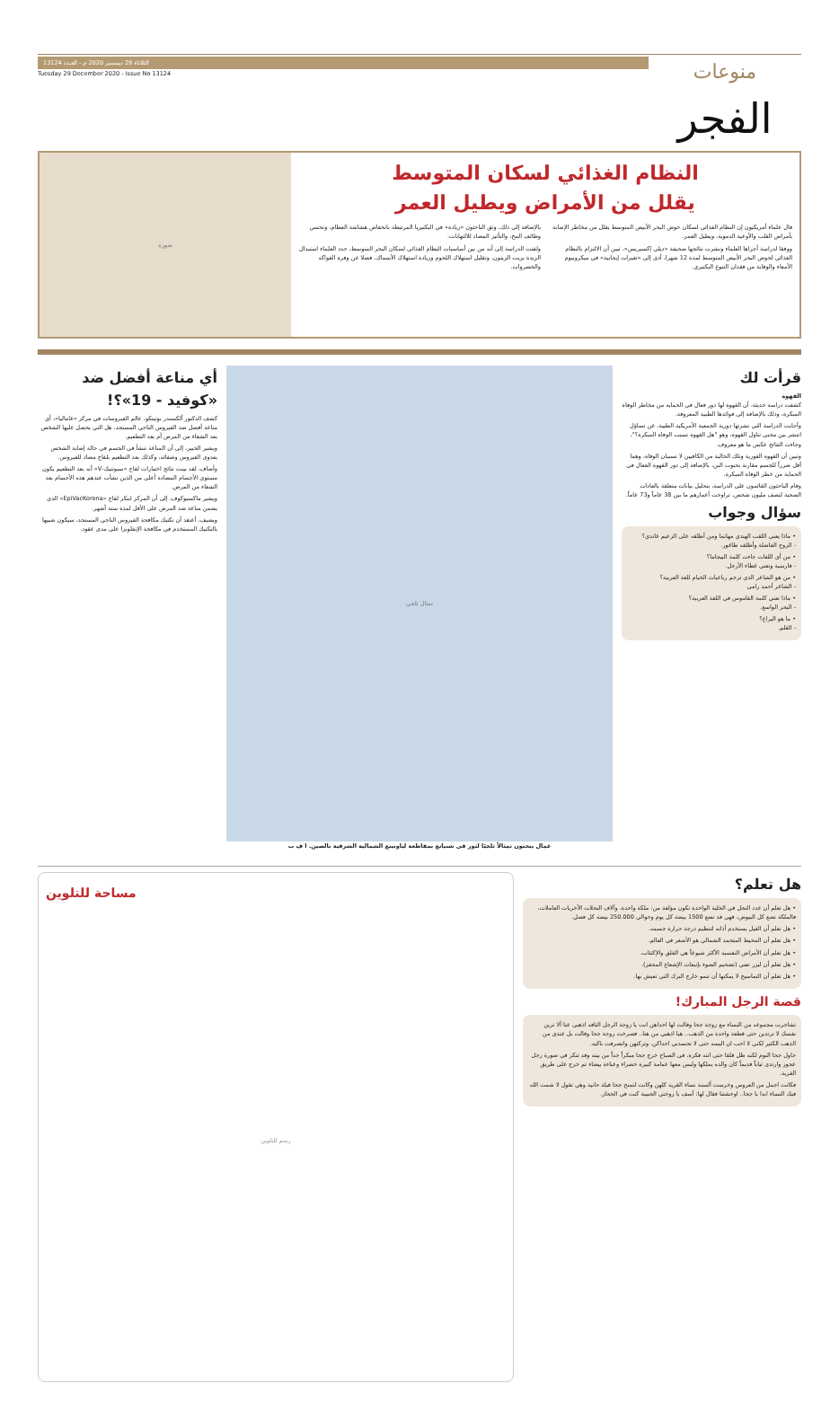منوعات
الفجر
الثلاثاء 29 ديسمبر 2020 م - العـدد 13124
Tuesday 29 December 2020 - Issue No 13124
النظام الغذائي لسكان المتوسط
يقلل من الأمراض ويطيل العمر
قال علماء أمريكيون إن النظام الغذائي لسكان حوض البحر الأبيض المتوسط يقلل من مخاطر الإصابة بأمراض القلب والأوعية الدموية، ويطيل العمر.
ووفقا لدراسة أجراها العلماء ونشرت نتائجها صحيفة «ديلي إكسبريس»، تبين أن الالتزام بالنظام الغذائي لحوض البحر الأبيض المتوسط لمدة 12 شهرا، أدى إلى «تغيرات إيجابية» في ميكروبيوم الأمعاء والوقاية من فقدان التنوع البكتيري.
بالإضافة إلى ذلك، وثق الباحثون «زيادة» في البكتيريا المرتبطة بانخفاض هشاشة العظام، وتحسن وظائف المخ، والتأثير المضاد للالتهابات.
ولفتت الدراسة إلى أنه من بين أساسيات النظام الغذائي لسكان البحر المتوسط، حدد العلماء استبدال الزبدة بزيت الزيتون، وتقليل استهلاك اللحوم وزيادة استهلاك الأسماك، فضلا عن وفرة الفواكه والخضروات.
صورة
قرأت لك
القهوة
كشفت دراسة حديثة، أن القهوة لها دور فعال في الحماية من مخاطر الوفاة المبكرة، وذلك بالإضافة إلى فوائدها الطبية المعروفة.
وأجابت الدراسة التي نشرتها دورية الجمعية الأمريكية الطبية، عن تساؤل انتشر بين محبي تناول القهوة، وهو "هل القهوة تسبب الوفاة المبكرة؟"، وجاءت النتائج عكس ما هو معروف.
وتبين أن القهوة الفورية وتلك الخالية من الكافيين لا تسببان الوفاة، وهما أقل ضرراً للجسم مقارنة بحبوب البن، بالإضافة إلى دور القهوة الفعال في الحماية من خطر الوفاة المبكرة.
وقام الباحثون القائمون على الدراسة، بتحليل بيانات متعلقة بالعادات الصحية لنصف مليون شخص، تراوحت أعمارهم ما بين 38 عاماً و73 عاماً.
سؤال وجواب
• ماذا يعني اللقب الهندي مهاتما ومن أطلقه على الزعيم غاندي؟
- الروح الفاضلة وأطلقه طاغور.
• من أي اللغات جاءت كلمة البيجاما؟
- فارسية وتعني غطاء الأرجل.
• من هو الشاعر الذي ترجم رباعيات الخيام للغة العربية؟
- الشاعر أحمد رامي
• ماذا تعني كلمة القاموس في اللغة العربية؟
- البحر الواسع.
• ما هو اليراع؟
- القلم.
تمثال ثلجي
عمال ينحتون تمثالاً ثلجيًا لثور في شنيانغ بمقاطعة لياونينغ الشمالية الشرقية بالصين. ا ف ب
أي مناعة أفضل ضد «كوفيد - 19»؟!
كشف الدكتور ألكسندر بوتينكو، عالم الفيروسات في مركز «غاماليا»، أي مناعة أفضل ضد الفيروس التاجي المستجد، هل التي يحصل عليها الشخص بعد الشفاء من المرض أم بعد التطعيم.
ويشير الخبير، إلى أن المناعة تنشأ في الجسم في حالة إصابة الشخص بعدوى الفيروس وشفائه، وكذلك بعد التطعيم بلقاح مضاد للفيروس.
وأضاف، لقد بينت نتائج اختبارات لقاح «سبوتنيك-V» أنه بعد التطعيم يكون مستوى الأجسام المضادة أعلى من الذين نشأت عندهم هذه الأجسام بعد الشفاء من المرض.
ويشير ماكسيوكوف، إلى أن المركز ابتكر لقاح «EpiVacKorona» الذي يضمن مناعة ضد المرض على الأقل لمدة ستة أشهر.
ويضيف، أعتقد أن تكتيك مكافحة الفيروس التاجي المستجد، سيكون شبيها بالتكتيك المستخدم في مكافحة الإنفلونزا على مدى عقود.
هل تعلم؟
• هل تعلم أن عدد النحل في الخلية الواحدة تكون مؤلفة من: ملكة واحدة، وآلاف النحلات الأخريات العاملات، فالملكة تضع كل البيوض، فهي قد تضع 1500 بيضة كل يوم وحوالي 250.000 بيضة كل فصل.
• هل تعلم أن الفيل يستخدم أذانه لتنظيم درجة حرارة جسمه.
• هل تعلم أن المحيط المتجمد الشمالي هو الأصغر في العالم.
• هل تعلم أن الأمراض النفسية الأكثر شيوعاً هي القلق والإكتئاب.
• هل تعلم أن ليزر تعني (تضخيم الضوء بإنبعاث الإشعاع المحفز).
• هل تعلم أن التماسيح لا يمكنها أن تنمو خارج البرك التي تعيش بها.
قصة الرجل المبارك!
تشاجرت مجموعه من النساء مع زوجة جحا وقالت لها احداهن انت يا زوجة الرجل التافه اذهبي عنا ألا ترين نفسك لا ترتدين حتى قطعة واحدة من الذهب.. هيا اذهبي من هنا.. فصرخت زوجة جحا وقالت بل عندي من الذهب الكثير لكني لا احب ان البسه حتى لا تحسدني احداكن، وتركتهن وانصرفت باكيه.
حاول جحا النوم لكنه ظل قلقا حتى اتته فكرة، في الصباح خرج جحا مبكراً جداً من بيته وقد تنكر في صورة رجل عجوز وارتدى ثياباً قديماً كان والده يملكها ولبس معها عمامة كبيرة خضراء وعباءة بيضاء ثم خرج على طريق القرية.
فكانت اجمل من العروس وخرست ألسنة نساء القرية كلهن وكانت لتمنح جحا قبلة حانية وهي تقول لا شمت الله فيك النساء ابدا يا جحا.. اوحشتنا فقال لها: آسف يا زوجتي الحبيبة كنت في الحجاز.
مساحة للتلوين
رسم للتلوين